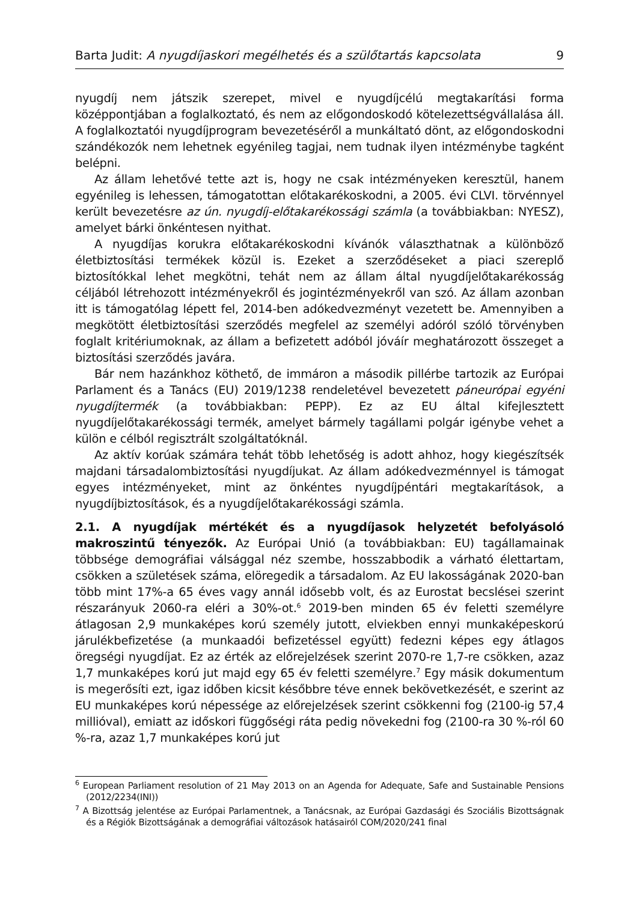Barta Judit: A nyugdíjaskori megélhetés és a szülőtartás kapcsolata 9
nyugdíj nem játszik szerepet, mivel e nyugdíjcélú megtakarítási forma középpontjában a foglalkoztató, és nem az előgondoskodó kötelezettségvállalása áll. A foglalkoztatói nyugdíjprogram bevezetéséről a munkáltató dönt, az előgondoskodni szándékozók nem lehetnek egyénileg tagjai, nem tudnak ilyen intézménybe tagként belépni.
Az állam lehetővé tette azt is, hogy ne csak intézményeken keresztül, hanem egyénileg is lehessen, támogatottan előtakarékoskodni, a 2005. évi CLVI. törvénnyel került bevezetésre az ún. nyugdíj-előtakarékossági számla (a továbbiakban: NYESZ), amelyet bárki önkéntesen nyithat.
A nyugdíjas korukra előtakarékoskodni kívánók választhatnak a különböző életbiztosítási termékek közül is. Ezeket a szerződéseket a piaci szereplő biztosítókkal lehet megkötni, tehát nem az állam által nyugdíjelőtakarékosság céljából létrehozott intézményekről és jogintézményekről van szó. Az állam azonban itt is támogatólag lépett fel, 2014-ben adókedvezményt vezetett be. Amennyiben a megkötött életbiztosítási szerződés megfelel az személyi adóról szóló törvényben foglalt kritériumoknak, az állam a befizetett adóból jóváír meghatározott összeget a biztosítási szerződés javára.
Bár nem hazánkhoz köthető, de immáron a második pillérbe tartozik az Európai Parlament és a Tanács (EU) 2019/1238 rendeletével bevezetett páneurópai egyéni nyugdíjtermék (a továbbiakban: PEPP). Ez az EU által kifejlesztett nyugdíjelőtakarékossági termék, amelyet bármely tagállami polgár igénybe vehet a külön e célból regisztrált szolgáltatóknál.
Az aktív korúak számára tehát több lehetőség is adott ahhoz, hogy kiegészítsék majdani társadalombiztosítási nyugdíjukat. Az állam adókedvezménnyel is támogat egyes intézményeket, mint az önkéntes nyugdíjpéntári megtakarítások, a nyugdíjbiztosítások, és a nyugdíjelőtakarékossági számla.
2.1. A nyugdíjak mértékét és a nyugdíjasok helyzetét befolyásoló makroszintű tényezők. Az Európai Unió (a továbbiakban: EU) tagállamainak többsége demográfiai válsággal néz szembe, hosszabbodik a várható élettartam, csökken a születések száma, elöregedik a társadalom. Az EU lakosságának 2020-ban több mint 17%-a 65 éves vagy annál idősebb volt, és az Eurostat becslései szerint részarányuk 2060-ra eléri a 30%-ot.<sup>6</sup> 2019-ben minden 65 év feletti személyre átlagosan 2,9 munkaképes korú személy jutott, elviekben ennyi munkaképeskorú járulékbefizetése (a munkaadói befizetéssel együtt) fedezni képes egy átlagos öregségi nyugdíjat. Ez az érték az előrejelzések szerint 2070-re 1,7-re csökken, azaz 1,7 munkaképes korú jut majd egy 65 év feletti személyre.<sup>7</sup> Egy másik dokumentum is megerősíti ezt, igaz időben kicsit későbbre téve ennek bekövetkezését, e szerint az EU munkaképes korú népessége az előrejelzések szerint csökkenni fog (2100-ig 57,4 millióval), emiatt az időskori függőségi ráta pedig növekedni fog (2100-ra 30 %-ról 60 %-ra, azaz 1,7 munkaképes korú jut
<sup>6</sup> European Parliament resolution of 21 May 2013 on an Agenda for Adequate, Safe and Sustainable Pensions (2012/2234(INI))
<sup>7</sup> A Bizottság jelentése az Európai Parlamentnek, a Tanácsnak, az Európai Gazdasági és Szociális Bizottságnak és a Régiók Bizottságának a demográfiai változások hatásairól COM/2020/241 final